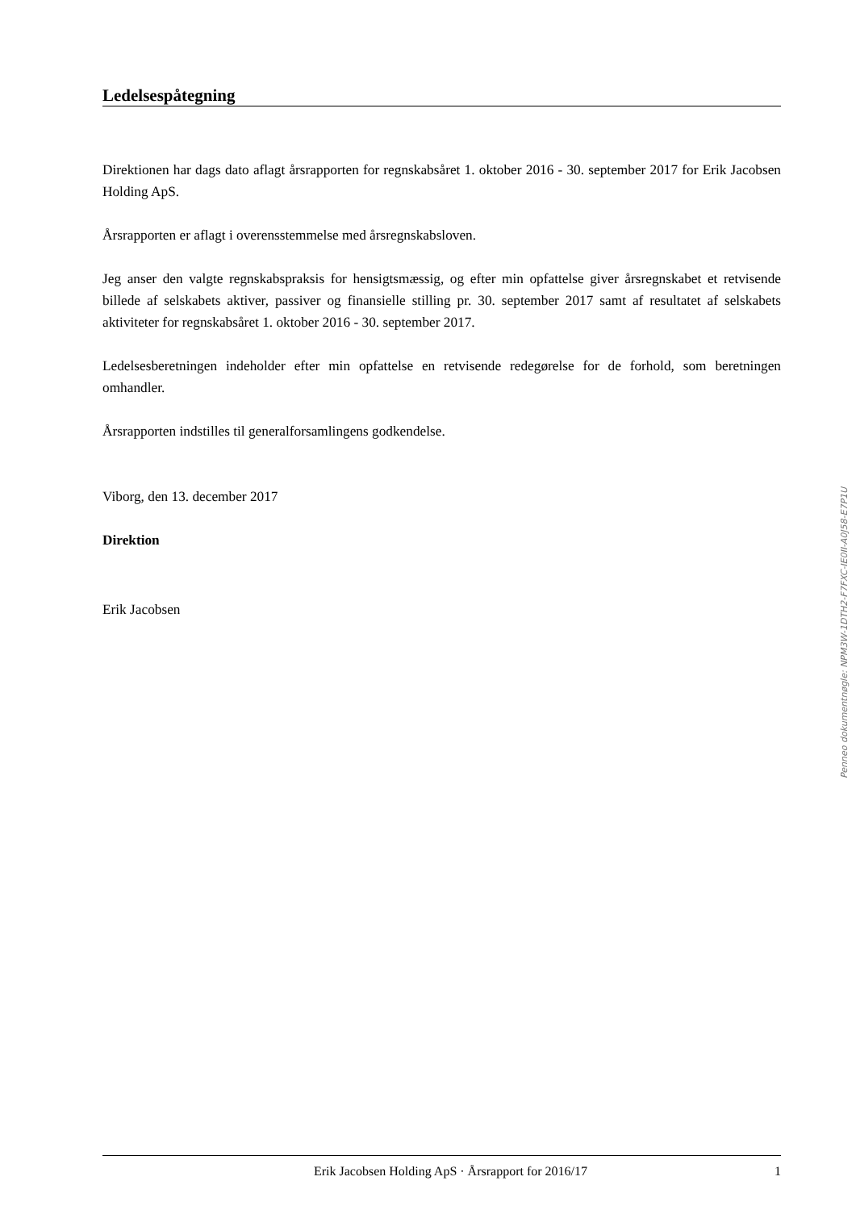Ledelsespåtegning
Direktionen har dags dato aflagt årsrapporten for regnskabsåret 1. oktober 2016 - 30. september 2017 for Erik Jacobsen Holding ApS.
Årsrapporten er aflagt i overensstemmelse med årsregnskabsloven.
Jeg anser den valgte regnskabspraksis for hensigtsmæssig, og efter min opfattelse giver årsregnskabet et retvisende billede af selskabets aktiver, passiver og finansielle stilling pr. 30. september 2017 samt af resultatet af selskabets aktiviteter for regnskabsåret 1. oktober 2016 - 30. september 2017.
Ledelsesberetningen indeholder efter min opfattelse en retvisende redegørelse for de forhold, som beretningen omhandler.
Årsrapporten indstilles til generalforsamlingens godkendelse.
Viborg, den 13. december 2017
Direktion
Erik Jacobsen
Erik Jacobsen Holding ApS · Årsrapport for 2016/17 1
Penneo dokumentnøgle: NPM3W-1DTH2-F7FXC-IE0II-A0J58-E7P1U